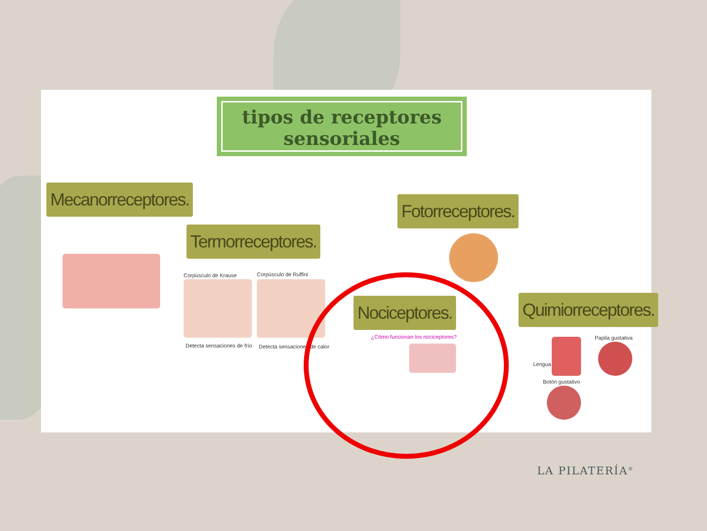tipos de receptores
sensoriales
Mecanorreceptores.
Termorreceptores.
Fotorreceptores.
Nociceptores. Quimiorreceptores.
Corpúsculo de Krause Corpúsculo de Ruffini
Detecta sensaciones de frío Detecta sensaciones de calor
Lengua
Botón gustativo
Papila gustativa
¿Cómo funcionan los nociceptores?
LA PILATERÍA<sup>®</sup>